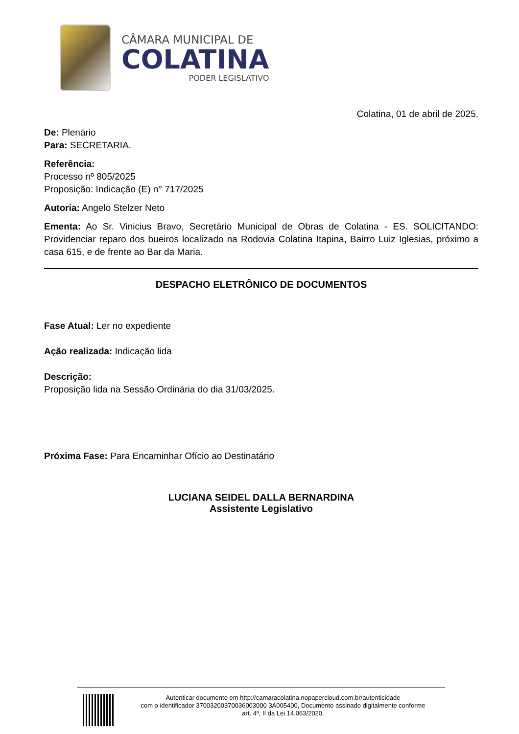CÂMARA MUNICIPAL DE
COLATINA
PODER LEGISLATIVO
Colatina, 01 de abril de 2025.
De: Plenário
Para: SECRETARIA.
Referência:
Processo nº 805/2025
Proposição: Indicação (E) n° 717/2025
Autoria: Angelo Stelzer Neto
Ementa: Ao Sr. Vinicius Bravo, Secretário Municipal de Obras de Colatina - ES. SOLICITANDO: Providenciar reparo dos bueiros localizado na Rodovia Colatina Itapina, Bairro Luiz Iglesias, próximo a casa 615, e de frente ao Bar da Maria.
DESPACHO ELETRÔNICO DE DOCUMENTOS
Fase Atual: Ler no expediente
Ação realizada: Indicação lida
Descrição:
Proposição lida na Sessão Ordinária do dia 31/03/2025.
Próxima Fase: Para Encaminhar Ofício ao Destinatário
LUCIANA SEIDEL DALLA BERNARDINA
Assistente Legislativo
Autenticar documento em http://camaracolatina.nopapercloud.com.br/autenticidade
com o identificador 37003200370036003000 3A005400, Documento assinado digitalmente conforme
art. 4º, II da Lei 14.063/2020.